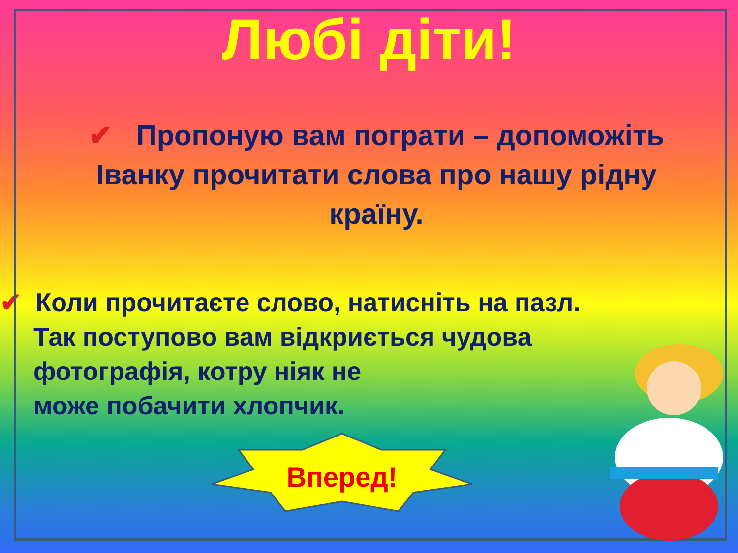Любі діти!
✔ Пропоную вам пограти – допоможіть Іванку прочитати слова про нашу рідну країну.
✔ Коли прочитаєте слово, натисніть на пазл.
Так поступово вам відкриється чудова
фотографія, котру ніяк не
може побачити хлопчик.
Вперед!